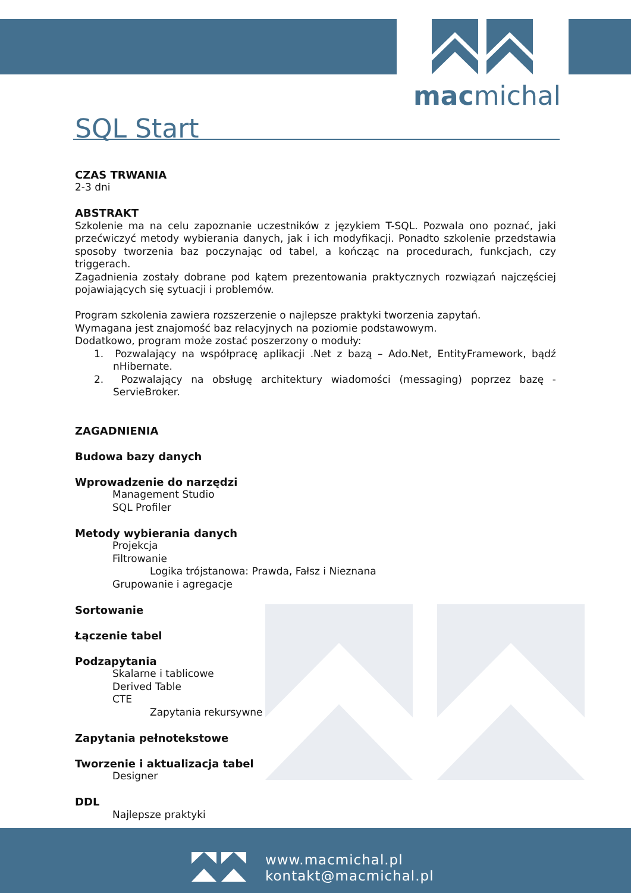macmichal
SQL Start
CZAS TRWANIA
2-3 dni
ABSTRAKT
Szkolenie ma na celu zapoznanie uczestników z językiem T-SQL. Pozwala ono poznać, jaki przećwiczyć metody wybierania danych, jak i ich modyfikacji. Ponadto szkolenie przedstawia sposoby tworzenia baz poczynając od tabel, a kończąc na procedurach, funkcjach, czy triggerach.
Zagadnienia zostały dobrane pod kątem prezentowania praktycznych rozwiązań najczęściej pojawiających się sytuacji i problemów.
Program szkolenia zawiera rozszerzenie o najlepsze praktyki tworzenia zapytań.
Wymagana jest znajomość baz relacyjnych na poziomie podstawowym.
Dodatkowo, program może zostać poszerzony o moduły:
1. Pozwalający na współpracę aplikacji .Net z bazą – Ado.Net, EntityFramework, bądź nHibernate.
2. Pozwalający na obsługę architektury wiadomości (messaging) poprzez bazę - ServieBroker.
ZAGADNIENIA
Budowa bazy danych
Wprowadzenie do narzędzi
Management Studio
SQL Profiler
Metody wybierania danych
Projekcja
Filtrowanie
Logika trójstanowa: Prawda, Fałsz i Nieznana
Grupowanie i agregacje
Sortowanie
Łączenie tabel
Podzapytania
Skalarne i tablicowe
Derived Table
CTE
Zapytania rekursywne
Zapytania pełnotekstowe
Tworzenie i aktualizacja tabel
Designer
DDL
Najlepsze praktyki
www.macmichal.pl
kontakt@macmichal.pl